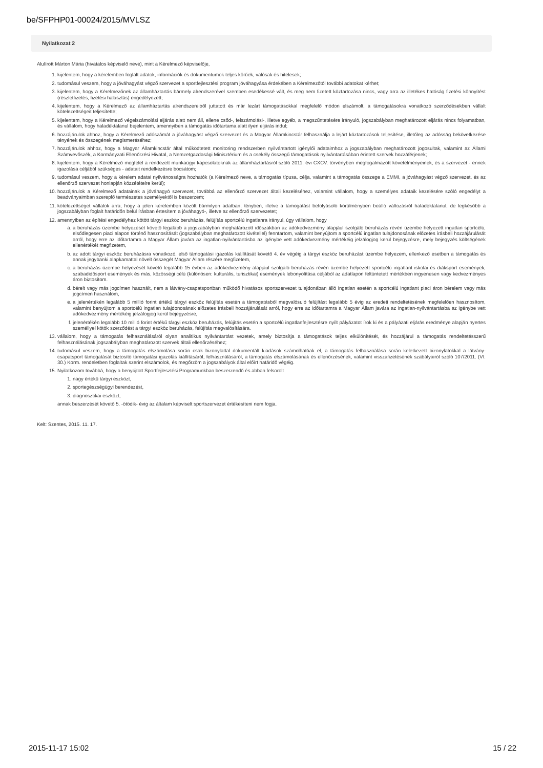be/SFPHP01-00024/2015/MVLSZ
Nyilatkozat 2
Alulírott Márton Mária (hivatalos képviselő neve), mint a Kérelmező képviselője,
1. kijelentem, hogy a kérelemben foglalt adatok, információk és dokumentumok teljes körűek, valósak és hitelesek;
2. tudomásul veszem, hogy a jóváhagyást végző szervezet a sportfejlesztési program jóváhagyása érdekében a Kérelmezőtől további adatokat kérhet;
3. kijelentem, hogy a Kérelmezőnek az államháztartás bármely alrendszerével szemben esedékessé vált, és meg nem fizetett köztartozása nincs, vagy arra az illetékes hatóság fizetési könnyítést (részletfizetés, fizetési halasztás) engedélyezett;
4. kijelentem, hogy a Kérelmező az államháztartás alrendszereiből juttatott és már lezárt támogatásokkal megfelelő módon elszámolt, a támogatásokra vonatkozó szerződésekben vállalt kötelezettségeit teljesítette;
5. kijelentem, hogy a Kérelmező végelszámolási eljárás alatt nem áll, ellene csőd-, felszámolási-, illetve egyéb, a megszűntetésére irányuló, jogszabályban meghatározott eljárás nincs folyamatban, és vállalom, hogy haladéktalanul bejelentem, amennyiben a támogatás időtartama alatt ilyen eljárás indul;
6. hozzájárulok ahhoz, hogy a Kérelmező adószámát a jóváhagyást végző szervezet és a Magyar Államkincstár felhasználja a lejárt köztartozások teljesítése, illetőleg az adósság bekövetkezése tényének és összegének megismeréséhez;
7. hozzájárulok ahhoz, hogy a Magyar Államkincstár által működtetett monitoring rendszerben nyilvántartott igénylői adataimhoz a jogszabályban meghatározott jogosultak, valamint az Állami Számvevőszék, a Kormányzati Ellenőrzési Hivatal, a Nemzetgazdasági Minisztérium és a csekély összegű támogatások nyilvántartásában érintett szervek hozzáférjenek;
8. kijelentem, hogy a Kérelmező megfelel a rendezett munkaügyi kapcsolatoknak az államháztartásról szóló 2011. évi CXCV. törvényben megfogalmazott követelményeinek, és a szervezet - ennek igazolása céljából szükséges - adatait rendelkezésre bocsátom;
9. tudomásul veszem, hogy a kérelem adatai nyilvánosságra hozhatók (a Kérelmező neve, a támogatás típusa, célja, valamint a támogatás összege a EMMI, a jóváhagyást végző szervezet, és az ellenőrző szervezet honlapján közzétételre kerül);
10. hozzájárulok a Kérelmező adatainak a jóváhagyó szervezet, továbbá az ellenőrző szervezet általi kezeléséhez, valamint vállalom, hogy a személyes adataik kezelésére szóló engedélyt a beadványaimban szereplő természetes személyektől is beszerzem;
11. kötelezettséget vállalok arra, hogy a jelen kérelemben közölt bármilyen adatban, tényben, illetve a támogatást befolyásoló körülményben beálló változásról haladéktalanul, de legkésőbb a jogszabályban foglalt határidőn belül írásban értesítem a jóváhagyó-, illetve az ellenőrző szervezetet;
12. amennyiben az építési engedélyhez kötött tárgyi eszköz beruházás, felújítás sportcélú ingatlanra irányul, úgy vállalom, hogy
a. a beruházás üzembe helyezését követő legalább a jogszabályban meghatározott időszakban az adókedvezmény alapjául szolgáló beruházás révén üzembe helyezett ingatlan sportcélú, elsődlegesen piaci alapon történő hasznosítását (jogszabályban meghatározott kivétellel) fenntartom, valamint benyújtom a sportcélú ingatlan tulajdonosának előzetes írásbeli hozzájárulását arról, hogy erre az időtartamra a Magyar Állam javára az ingatlan-nyilvántartásba az igénybe vett adókedvezmény mértékéig jelzálogjog kerül bejegyzésre, mely bejegyzés költségének ellenértékét megfizetem,
b. az adott tárgyi eszköz beruházásra vonatkozó, első támogatási igazolás kiállítását követő 4. év végéig a tárgyi eszköz beruházást üzembe helyezem, ellenkező esetben a támogatás és annak jegybanki alapkamattal növelt összegét Magyar Állam részére megfizetem,
c. a beruházás üzembe helyezését követő legalább 15 évben az adókedvezmény alapjául szolgáló beruházás révén üzembe helyezett sportcélú ingatlant iskolai és diáksport események, szabadidősport események és más, közösségi célú (különösen: kulturális, turisztikai) események lebonyolítása céljából az adatlapon feltüntetett mértékben ingyenesen vagy kedvezményes áron biztosítom.
d. bérelt vagy más jogcímen használt, nem a látvány-csapatsportban működő hivatásos sportszervezet tulajdonában álló ingatlan esetén a sportcélú ingatlant piaci áron bérelem vagy más jogcímen használom,
e. a jelenértékén legalább 5 millió forint értékű tárgyi eszköz felújítás esetén a támogatásból megvalósuló felújítást legalább 5 évig az eredeti rendeltetésének megfelelően hasznosítom, valamint benyújtom a sportcélú ingatlan tulajdonosának előzetes írásbeli hozzájárulását arról, hogy erre az időtartamra a Magyar Állam javára az ingatlan-nyilvántartásba az igénybe vett adókedvezmény mértékéig jelzálogjog kerül bejegyzésre,
f. jelenértékén legalább 10 millió forint értékű tárgyi eszköz beruházás, felújítás esetén a sportcélú ingatlanfejlesztésre nyílt pályázatot írok ki és a pályázati eljárás eredménye alapján nyertes személlyel kötök szerződést a tárgyi eszköz beruházás, felújítás megvalósítására.
13. vállalom, hogy a támogatás felhasználásáról olyan analitikus nyilvántartást vezetek, amely biztosítja a támogatások teljes elkülönítését, és hozzájárul a támogatás rendeltetésszerű felhasználásának jogszabályban meghatározott szervek általi ellenőrzéséhez;
14. tudomásul veszem, hogy a támogatás elszámolása során csak bizonylattal dokumentált kiadások számolhatóak el, a támogatás felhasználása során keletkezett bizonylatokkal a látvány-csapatsport támogatását biztosító támogatási igazolás kiállításáról, felhasználásáról, a támogatás elszámolásának és ellenőrzésének, valamint visszafizetésének szabályairól szóló 107/2011. (VI. 30.) Korm. rendeletben foglaltak szerint elszámolok, és megőrzöm a jogszabályok által előírt határidő végéig.
15. Nyilatkozom továbbá, hogy a benyújtott Sportfejlesztési Programunkban beszerzendő és abban felsorolt
1. nagy értékű tárgyi eszközt,
2. sportegészségügyi berendezést,
3. diagnosztikai eszközt,
annak beszerzését követő 5. -ötödik- évig az általam képviselt sportszervezet értékesíteni nem fogja.
Kelt: Szentes, 2015. 11. 17.
2015-11-17 15:02 15 / 22